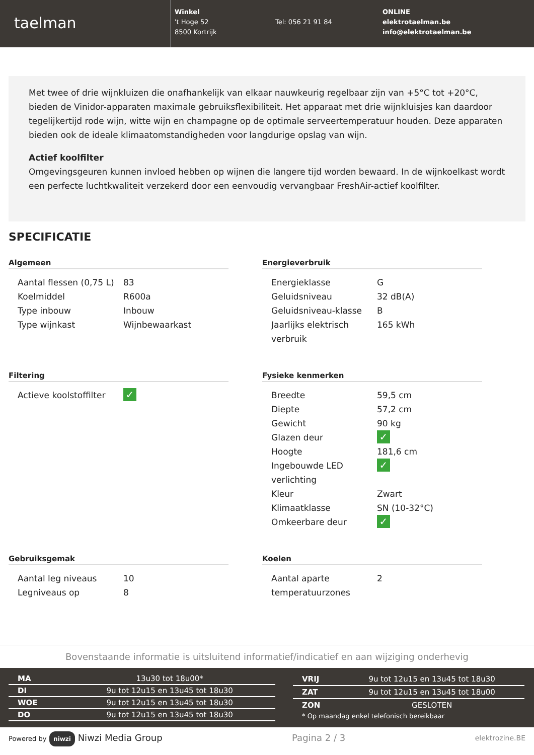taelman
Winkel
't Hoge 52
8500 Kortrijk
Tel: 056 21 91 84
ONLINE
elektrotaelman.be
info@elektrotaelman.be
Met twee of drie wijnkluizen die onafhankelijk van elkaar nauwkeurig regelbaar zijn van +5°C tot +20°C, bieden de Vinidor-apparaten maximale gebruiksflexibiliteit. Het apparaat met drie wijnkluisjes kan daardoor tegelijkertijd rode wijn, witte wijn en champagne op de optimale serveertemperatuur houden. Deze apparaten bieden ook de ideale klimaatomstandigheden voor langdurige opslag van wijn.
Actief koolfilter
Omgevingsgeuren kunnen invloed hebben op wijnen die langere tijd worden bewaard. In de wijnkoelkast wordt een perfecte luchtkwaliteit verzekerd door een eenvoudig vervangbaar FreshAir-actief koolfilter.
SPECIFICATIE
Algemeen
| Aantal flessen (0,75 L) | 83 |
| Koelmiddel | R600a |
| Type inbouw | Inbouw |
| Type wijnkast | Wijnbewaarkast |
Energieverbruik
| Energieklasse | G |
| Geluidsniveau | 32 dB(A) |
| Geluidsniveau-klasse | B |
| Jaarlijks elektrisch verbruik | 165 kWh |
Filtering
| Actieve koolstoffilter | ✓ |
Fysieke kenmerken
| Breedte | 59,5 cm |
| Diepte | 57,2 cm |
| Gewicht | 90 kg |
| Glazen deur | ✓ |
| Hoogte | 181,6 cm |
| Ingebouwde LED verlichting | ✓ |
| Kleur | Zwart |
| Klimaatklasse | SN (10-32°C) |
| Omkeerbare deur | ✓ |
Gebruiksgemak
| Aantal leg niveaus | 10 |
| Legniveaus op | 8 |
Koelen
| Aantal aparte temperatuurzones | 2 |
Bovenstaande informatie is uitsluitend informatief/indicatief en aan wijziging onderhevig
| MA | 13u30 tot 18u00* |
| DI | 9u tot 12u15 en 13u45 tot 18u30 |
| WOE | 9u tot 12u15 en 13u45 tot 18u30 |
| DO | 9u tot 12u15 en 13u45 tot 18u30 |
| VRIJ | 9u tot 12u15 en 13u45 tot 18u30 |
| ZAT | 9u tot 12u15 en 13u45 tot 18u00 |
| ZON | GESLOTEN |
| * Op maandag enkel telefonisch bereikbaar | |
Powered by niwzi Niwzi Media Group Pagina 2 / 3 elektrozine.BE